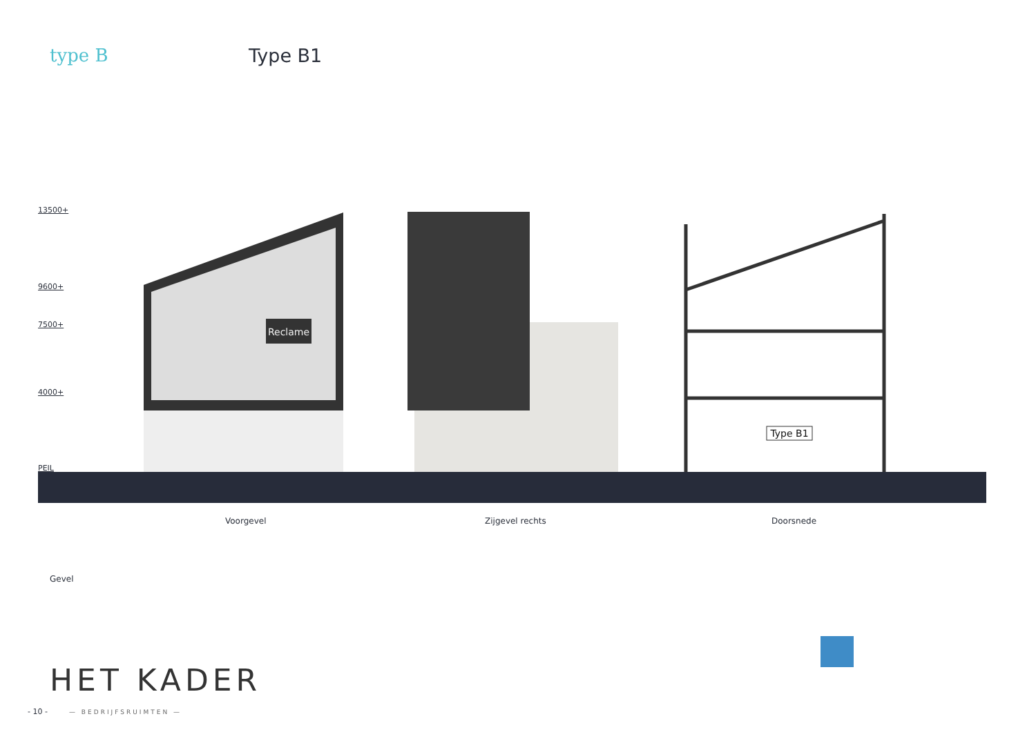type B Type B1
13500+
9600+
7500+
4000+
PEIL
Reclame
Type B1
Voorgevel Zijgevel rechts Doorsnede
Gevel
HET KADER
- 10 - — BEDRIJFSRUIMTEN —